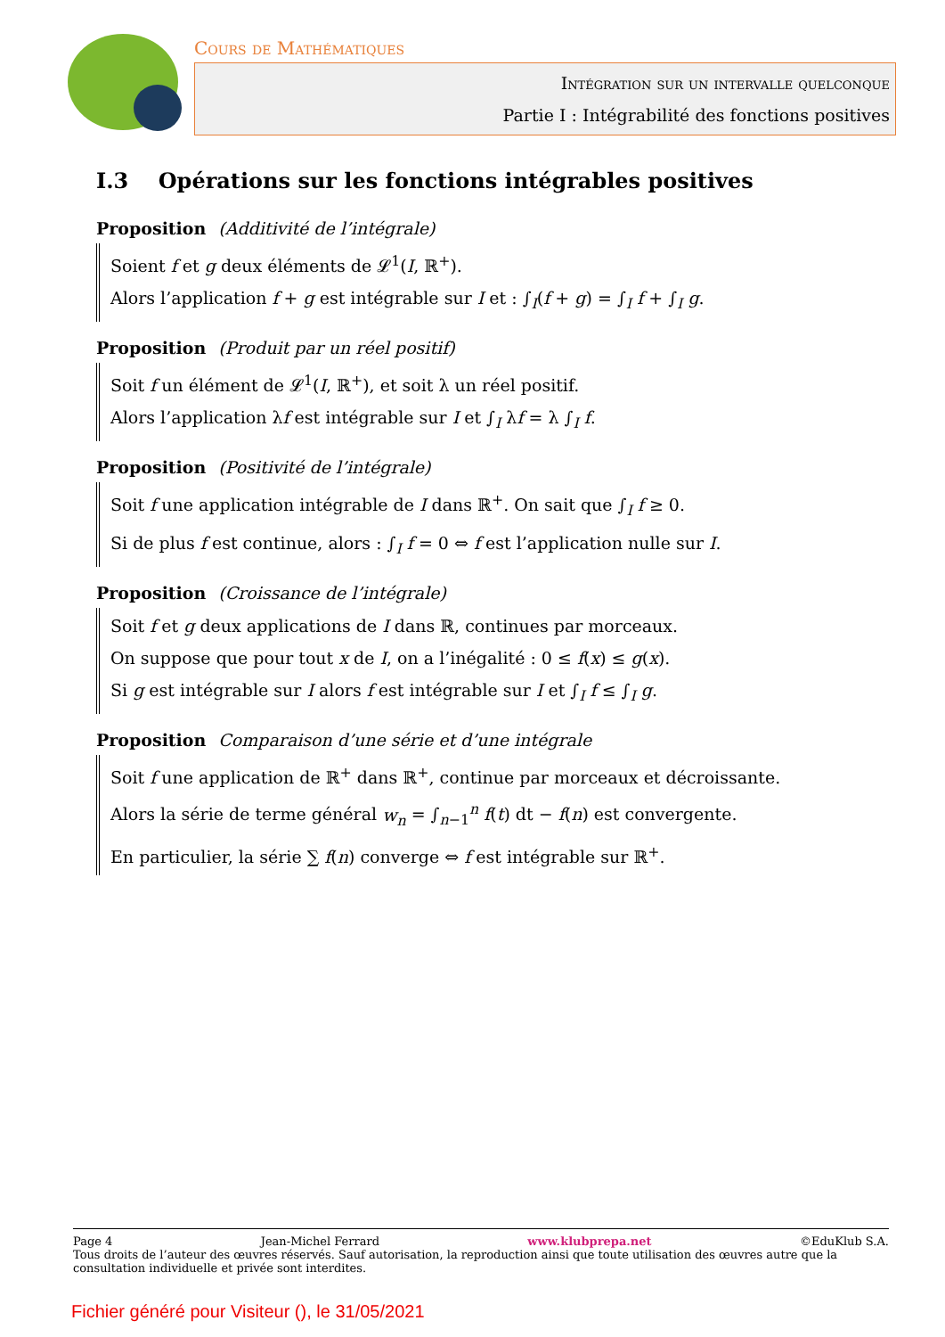Cours de Mathématiques
Intégration sur un intervalle quelconque
Partie I : Intégrabilité des fonctions positives
I.3 Opérations sur les fonctions intégrables positives
Proposition (Additivité de l’intégrale)
Soient f et g deux éléments de 𝓛<sup>1</sup>(I, ℝ<sup>+</sup>).
Alors l’application f + g est intégrable sur I et : ∫<sub>I</sub>(f + g) = ∫<sub>I</sub> f + ∫<sub>I</sub> g.
Proposition (Produit par un réel positif)
Soit f un élément de 𝓛<sup>1</sup>(I, ℝ<sup>+</sup>), et soit λ un réel positif.
Alors l’application λf est intégrable sur I et ∫<sub>I</sub> λf = λ ∫<sub>I</sub> f.
Proposition (Positivité de l’intégrale)
Soit f une application intégrable de I dans ℝ<sup>+</sup>. On sait que ∫<sub>I</sub> f ≥ 0.
Si de plus f est continue, alors : ∫<sub>I</sub> f = 0 ⇔ f est l’application nulle sur I.
Proposition (Croissance de l’intégrale)
Soit f et g deux applications de I dans ℝ, continues par morceaux.
On suppose que pour tout x de I, on a l’inégalité : 0 ≤ f(x) ≤ g(x).
Si g est intégrable sur I alors f est intégrable sur I et ∫<sub>I</sub> f ≤ ∫<sub>I</sub> g.
Proposition Comparaison d’une série et d’une intégrale
Soit f une application de ℝ<sup>+</sup> dans ℝ<sup>+</sup>, continue par morceaux et décroissante.
Alors la série de terme général w<sub>n</sub> = ∫<sub>n−1</sub><sup>n</sup> f(t) dt − f(n) est convergente.
En particulier, la série ∑ f(n) converge ⇔ f est intégrable sur ℝ<sup>+</sup>.
Page 4 Jean-Michel Ferrard www.klubprepa.net ©EduKlub S.A.
Tous droits de l’auteur des œuvres réservés. Sauf autorisation, la reproduction ainsi que toute utilisation des œuvres autre que la consultation individuelle et privée sont interdites.
Fichier généré pour Visiteur (), le 31/05/2021